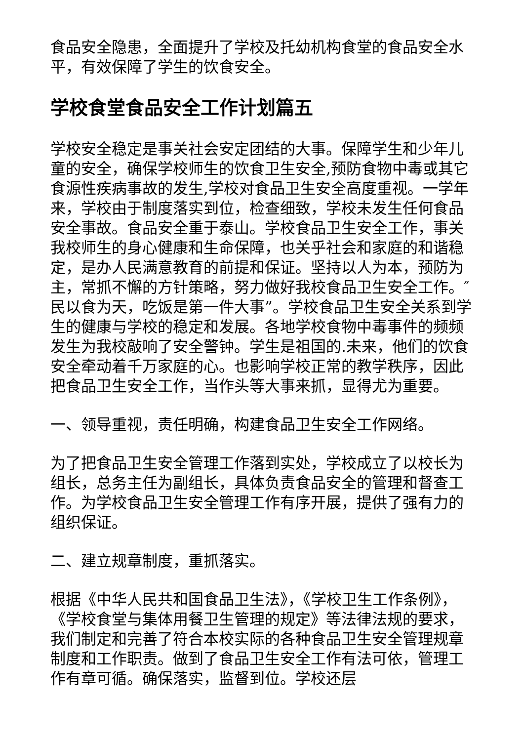食品安全隐患，全面提升了学校及托幼机构食堂的食品安全水平，有效保障了学生的饮食安全。
学校食堂食品安全工作计划篇五
学校安全稳定是事关社会安定团结的大事。保障学生和少年儿童的安全，确保学校师生的饮食卫生安全,预防食物中毒或其它食源性疾病事故的发生,学校对食品卫生安全高度重视。一学年来，学校由于制度落实到位，检查细致，学校未发生任何食品安全事故。食品安全重于泰山。学校食品卫生安全工作，事关我校师生的身心健康和生命保障，也关乎社会和家庭的和谐稳定，是办人民满意教育的前提和保证。坚持以人为本，预防为主，常抓不懈的方针策略，努力做好我校食品卫生安全工作。″民以食为天，吃饭是第一件大事”。学校食品卫生安全关系到学生的健康与学校的稳定和发展。各地学校食物中毒事件的频频发生为我校敲响了安全警钟。学生是祖国的.未来，他们的饮食安全牵动着千万家庭的心。也影响学校正常的教学秩序，因此把食品卫生安全工作，当作头等大事来抓，显得尤为重要。
一、领导重视，责任明确，构建食品卫生安全工作网络。
为了把食品卫生安全管理工作落到实处，学校成立了以校长为组长，总务主任为副组长，具体负责食品安全的管理和督查工作。为学校食品卫生安全管理工作有序开展，提供了强有力的组织保证。
二、建立规章制度，重抓落实。
根据《中华人民共和国食品卫生法》，《学校卫生工作条例》，《学校食堂与集体用餐卫生管理的规定》等法律法规的要求，我们制定和完善了符合本校实际的各种食品卫生安全管理规章制度和工作职责。做到了食品卫生安全工作有法可依，管理工作有章可循。确保落实，监督到位。学校还层